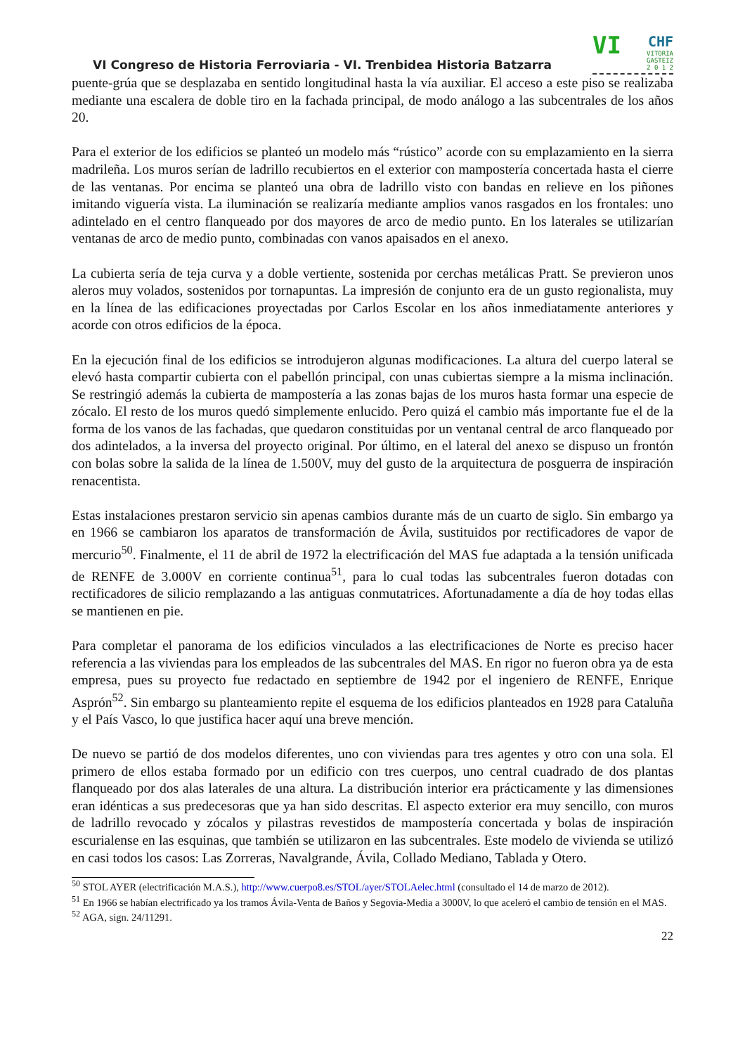VI Congreso de Historia Ferroviaria - VI. Trenbidea Historia Batzarra
VI
CHF
VITORIA
GASTEIZ
2 0 1 2
puente-grúa que se desplazaba en sentido longitudinal hasta la vía auxiliar. El acceso a este piso se realizaba mediante una escalera de doble tiro en la fachada principal, de modo análogo a las subcentrales de los años 20.
Para el exterior de los edificios se planteó un modelo más “rústico” acorde con su emplazamiento en la sierra madrileña. Los muros serían de ladrillo recubiertos en el exterior con mampostería concertada hasta el cierre de las ventanas. Por encima se planteó una obra de ladrillo visto con bandas en relieve en los piñones imitando viguería vista. La iluminación se realizaría mediante amplios vanos rasgados en los frontales: uno adintelado en el centro flanqueado por dos mayores de arco de medio punto. En los laterales se utilizarían ventanas de arco de medio punto, combinadas con vanos apaisados en el anexo.
La cubierta sería de teja curva y a doble vertiente, sostenida por cerchas metálicas Pratt. Se previeron unos aleros muy volados, sostenidos por tornapuntas. La impresión de conjunto era de un gusto regionalista, muy en la línea de las edificaciones proyectadas por Carlos Escolar en los años inmediatamente anteriores y acorde con otros edificios de la época.
En la ejecución final de los edificios se introdujeron algunas modificaciones. La altura del cuerpo lateral se elevó hasta compartir cubierta con el pabellón principal, con unas cubiertas siempre a la misma inclinación. Se restringió además la cubierta de mampostería a las zonas bajas de los muros hasta formar una especie de zócalo. El resto de los muros quedó simplemente enlucido. Pero quizá el cambio más importante fue el de la forma de los vanos de las fachadas, que quedaron constituidas por un ventanal central de arco flanqueado por dos adintelados, a la inversa del proyecto original. Por último, en el lateral del anexo se dispuso un frontón con bolas sobre la salida de la línea de 1.500V, muy del gusto de la arquitectura de posguerra de inspiración renacentista.
Estas instalaciones prestaron servicio sin apenas cambios durante más de un cuarto de siglo. Sin embargo ya en 1966 se cambiaron los aparatos de transformación de Ávila, sustituidos por rectificadores de vapor de mercurio<sup>50</sup>. Finalmente, el 11 de abril de 1972 la electrificación del MAS fue adaptada a la tensión unificada de RENFE de 3.000V en corriente continua<sup>51</sup>, para lo cual todas las subcentrales fueron dotadas con rectificadores de silicio remplazando a las antiguas conmutatrices. Afortunadamente a día de hoy todas ellas se mantienen en pie.
Para completar el panorama de los edificios vinculados a las electrificaciones de Norte es preciso hacer referencia a las viviendas para los empleados de las subcentrales del MAS. En rigor no fueron obra ya de esta empresa, pues su proyecto fue redactado en septiembre de 1942 por el ingeniero de RENFE, Enrique Asprón<sup>52</sup>. Sin embargo su planteamiento repite el esquema de los edificios planteados en 1928 para Cataluña y el País Vasco, lo que justifica hacer aquí una breve mención.
De nuevo se partió de dos modelos diferentes, uno con viviendas para tres agentes y otro con una sola. El primero de ellos estaba formado por un edificio con tres cuerpos, uno central cuadrado de dos plantas flanqueado por dos alas laterales de una altura. La distribución interior era prácticamente y las dimensiones eran idénticas a sus predecesoras que ya han sido descritas. El aspecto exterior era muy sencillo, con muros de ladrillo revocado y zócalos y pilastras revestidos de mampostería concertada y bolas de inspiración escurialense en las esquinas, que también se utilizaron en las subcentrales. Este modelo de vivienda se utilizó en casi todos los casos: Las Zorreras, Navalgrande, Ávila, Collado Mediano, Tablada y Otero.
<sup>50</sup> STOL AYER (electrificación M.A.S.), http://www.cuerpo8.es/STOL/ayer/STOLAelec.html (consultado el 14 de marzo de 2012).
<sup>51</sup> En 1966 se habían electrificado ya los tramos Ávila-Venta de Baños y Segovia-Media a 3000V, lo que aceleró el cambio de tensión en el MAS.
<sup>52</sup> AGA, sign. 24/11291.
22